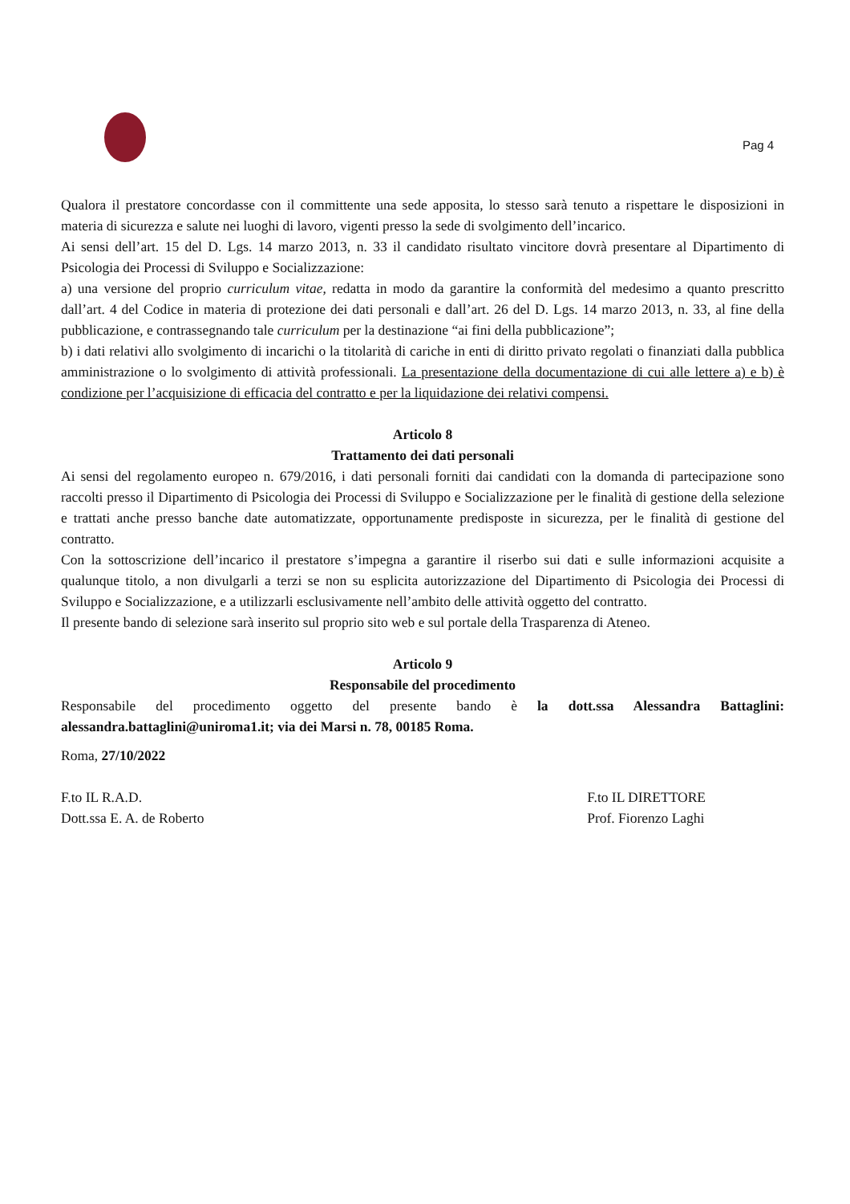Pag 4
Qualora il prestatore concordasse con il committente una sede apposita, lo stesso sarà tenuto a rispettare le disposizioni in materia di sicurezza e salute nei luoghi di lavoro, vigenti presso la sede di svolgimento dell’incarico.
Ai sensi dell’art. 15 del D. Lgs. 14 marzo 2013, n. 33 il candidato risultato vincitore dovrà presentare al Dipartimento di Psicologia dei Processi di Sviluppo e Socializzazione:
a) una versione del proprio curriculum vitae, redatta in modo da garantire la conformità del medesimo a quanto prescritto dall’art. 4 del Codice in materia di protezione dei dati personali e dall’art. 26 del D. Lgs. 14 marzo 2013, n. 33, al fine della pubblicazione, e contrassegnando tale curriculum per la destinazione “ai fini della pubblicazione”;
b) i dati relativi allo svolgimento di incarichi o la titolarità di cariche in enti di diritto privato regolati o finanziati dalla pubblica amministrazione o lo svolgimento di attività professionali. La presentazione della documentazione di cui alle lettere a) e b) è condizione per l’acquisizione di efficacia del contratto e per la liquidazione dei relativi compensi.
Articolo 8
Trattamento dei dati personali
Ai sensi del regolamento europeo n. 679/2016, i dati personali forniti dai candidati con la domanda di partecipazione sono raccolti presso il Dipartimento di Psicologia dei Processi di Sviluppo e Socializzazione per le finalità di gestione della selezione e trattati anche presso banche date automatizzate, opportunamente predisposte in sicurezza, per le finalità di gestione del contratto.
Con la sottoscrizione dell’incarico il prestatore s’impegna a garantire il riserbo sui dati e sulle informazioni acquisite a qualunque titolo, a non divulgarli a terzi se non su esplicita autorizzazione del Dipartimento di Psicologia dei Processi di Sviluppo e Socializzazione, e a utilizzarli esclusivamente nell’ambito delle attività oggetto del contratto.
Il presente bando di selezione sarà inserito sul proprio sito web e sul portale della Trasparenza di Ateneo.
Articolo 9
Responsabile del procedimento
Responsabile del procedimento oggetto del presente bando è la dott.ssa Alessandra Battaglini: alessandra.battaglini@uniroma1.it; via dei Marsi n. 78, 00185 Roma.
Roma, 27/10/2022
F.to IL R.A.D.
Dott.ssa E. A. de Roberto
F.to IL DIRETTORE
Prof. Fiorenzo Laghi